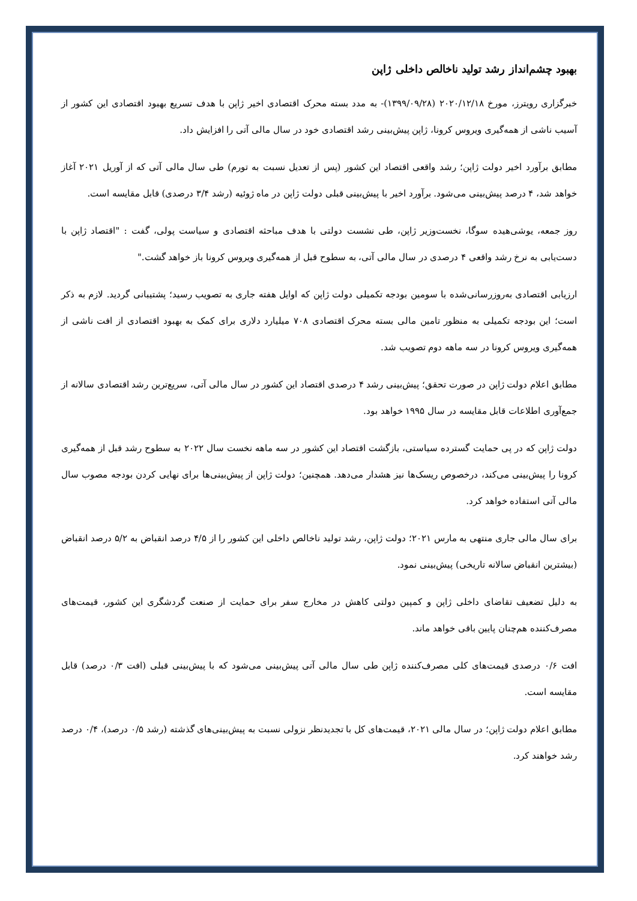بهبود چشم‌انداز رشد تولید ناخالص داخلی ژاپن
خبرگزاری رویترز، مورخ ۲۰۲۰/۱۲/۱۸ (۱۳۹۹/۰۹/۲۸)- به مدد بسته محرک اقتصادی اخیر ژاپن با هدف تسریع بهبود اقتصادی این کشور از آسیب ناشی از همه‌گیری ویروس کرونا، ژاپن پیش‌بینی رشد اقتصادی خود در سال مالی آتی را افزایش داد.
مطابق برآورد اخیر دولت ژاپن؛ رشد واقعی اقتصاد این کشور (پس از تعدیل نسبت به تورم) طی سال مالی آتی که از آوریل ۲۰۲۱ آغاز خواهد شد، ۴ درصد پیش‌بینی می‌شود. برآورد اخیر با پیش‌بینی قبلی دولت ژاپن در ماه ژوئیه (رشد ۳/۴ درصدی) قابل مقایسه است.
روز جمعه، یوشی‌هیده سوگا، نخست‌وزیر ژاپن، طی نشست دولتی با هدف مباحثه اقتصادی و سیاست پولی، گفت : "اقتصاد ژاپن با دست‌یابی به نرخ رشد واقعی ۴ درصدی در سال مالی آتی، به سطوح قبل از همه‌گیری ویروس کرونا باز خواهد گشت."
ارزیابی اقتصادی به‌روزرسانی‌شده با سومین بودجه تکمیلی دولت ژاپن که اوایل هفته جاری به تصویب رسید؛ پشتیبانی گردید. لازم به ذکر است؛ این بودجه تکمیلی به منظور تامین مالی بسته محرک اقتصادی ۷۰۸ میلیارد دلاری برای کمک به بهبود اقتصادی از افت ناشی از همه‌گیری ویروس کرونا در سه ماهه دوم تصویب شد.
مطابق اعلام دولت ژاپن در صورت تحقق؛ پیش‌بینی رشد ۴ درصدی اقتصاد این کشور در سال مالی آتی، سریع‌ترین رشد اقتصادی سالانه از جمع‌آوری اطلاعات قابل مقایسه در سال ۱۹۹۵ خواهد بود.
دولت ژاپن که در پی حمایت گسترده سیاستی، بازگشت اقتصاد این کشور در سه ماهه نخست سال ۲۰۲۲ به سطوح رشد قبل از همه‌گیری کرونا را پیش‌بینی می‌کند، درخصوص ریسک‌ها نیز هشدار می‌دهد. همچنین؛ دولت ژاپن از پیش‌بینی‌ها برای نهایی کردن بودجه مصوب سال مالی آتی استفاده خواهد کرد.
برای سال مالی جاری منتهی به مارس ۲۰۲۱؛ دولت ژاپن، رشد تولید ناخالص داخلی این کشور را از ۴/۵ درصد انقباض به ۵/۲ درصد انقباض (بیشترین انقباض سالانه تاریخی) پیش‌بینی نمود.
به دلیل تضعیف تقاضای داخلی ژاپن و کمپین دولتی کاهش در مخارج سفر برای حمایت از صنعت گردشگری این کشور، قیمت‌های مصرف‌کننده هم‌چنان پایین باقی خواهد ماند.
افت ۰/۶ درصدی قیمت‌های کلی مصرف‌کننده ژاپن طی سال مالی آتی پیش‌بینی می‌شود که با پیش‌بینی قبلی (افت ۰/۳ درصد) قابل مقایسه است.
مطابق اعلام دولت ژاپن؛ در سال مالی ۲۰۲۱، قیمت‌های کل با تجدیدنظر نزولی نسبت به پیش‌بینی‌های گذشته (رشد ۰/۵ درصد)، ۰/۴ درصد رشد خواهند کرد.